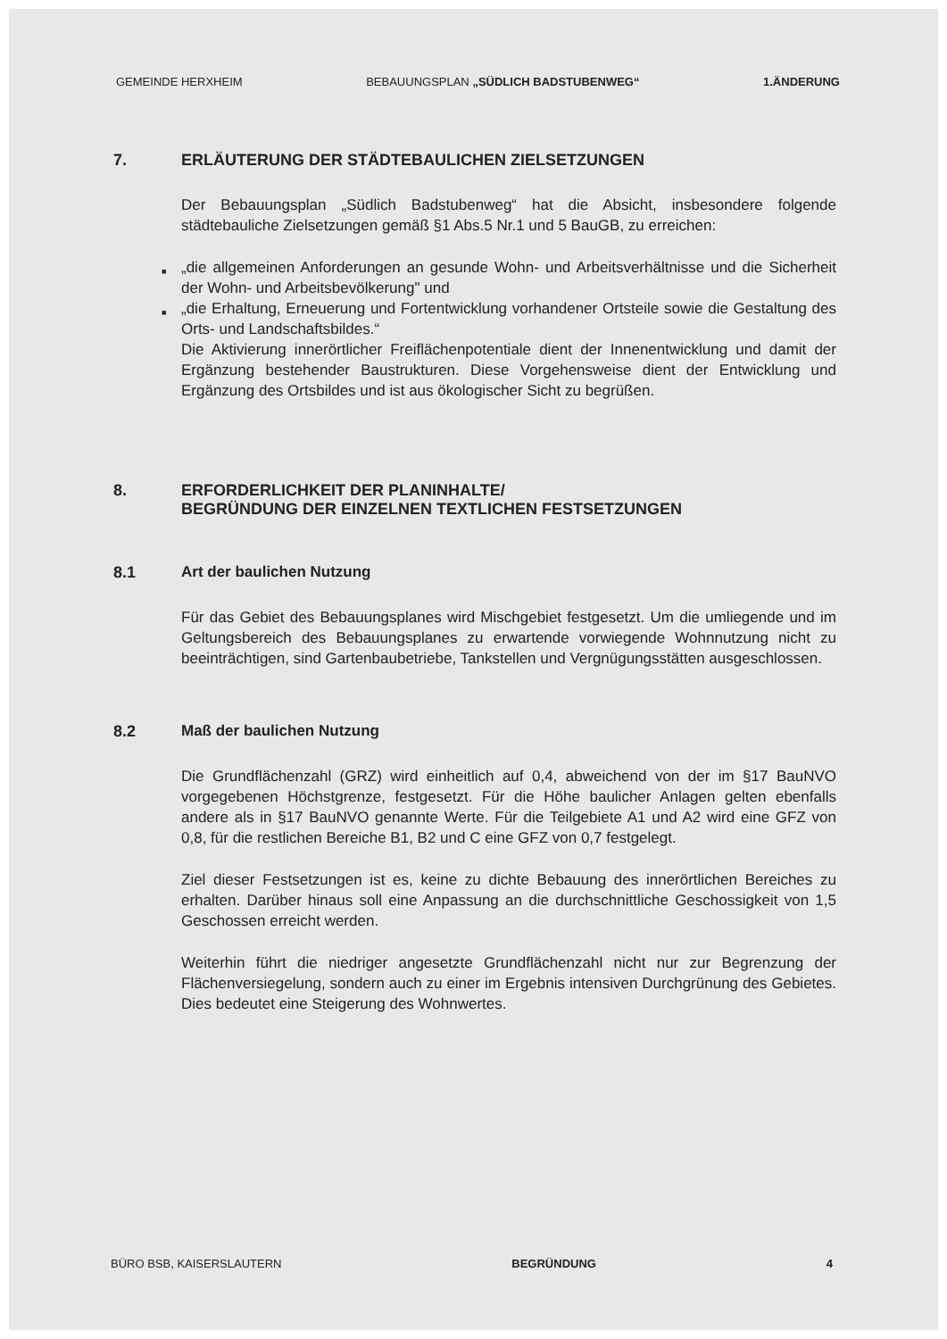GEMEINDE HERXHEIM BEBAUUNGSPLAN „SÜDLICH BADSTUBENWEG“1.ÄNDERUNG
7. ERLÄUTERUNG DER STÄDTEBAULICHEN ZIELSETZUNGEN
Der Bebauungsplan „Südlich Badstubenweg“ hat die Absicht, insbesondere folgende städtebauliche Zielsetzungen gemäß §1 Abs.5 Nr.1 und 5 BauGB, zu erreichen:
■ „die allgemeinen Anforderungen an gesunde Wohn- und Arbeitsverhältnisse und die Sicherheit der Wohn- und Arbeitsbevölkerung" und
■ „die Erhaltung, Erneuerung und Fortentwicklung vorhandener Ortsteile sowie die Gestaltung des Orts- und Landschaftsbildes.“
Die Aktivierung innerörtlicher Freiflächenpotentiale dient der Innenentwicklung und damit der Ergänzung bestehender Baustrukturen. Diese Vorgehensweise dient der Entwicklung und Ergänzung des Ortsbildes und ist aus ökologischer Sicht zu begrüßen.
8. ERFORDERLICHKEIT DER PLANINHALTE/
BEGRÜNDUNG DER EINZELNEN TEXTLICHEN FESTSETZUNGEN
8.1 Art der baulichen Nutzung
Für das Gebiet des Bebauungsplanes wird Mischgebiet festgesetzt. Um die umliegende und im Geltungsbereich des Bebauungsplanes zu erwartende vorwiegende Wohnnutzung nicht zu beeinträchtigen, sind Gartenbaubetriebe, Tankstellen und Vergnügungsstätten ausgeschlossen.
8.2 Maß der baulichen Nutzung
Die Grundflächenzahl (GRZ) wird einheitlich auf 0,4, abweichend von der im §17 BauNVO vorgegebenen Höchstgrenze, festgesetzt. Für die Höhe baulicher Anlagen gelten ebenfalls andere als in §17 BauNVO genannte Werte. Für die Teilgebiete A1 und A2 wird eine GFZ von 0,8, für die restlichen Bereiche B1, B2 und C eine GFZ von 0,7 festgelegt.
Ziel dieser Festsetzungen ist es, keine zu dichte Bebauung des innerörtlichen Bereiches zu erhalten. Darüber hinaus soll eine Anpassung an die durchschnittliche Geschossigkeit von 1,5 Geschossen erreicht werden.
Weiterhin führt die niedriger angesetzte Grundflächenzahl nicht nur zur Begrenzung der Flächenversiegelung, sondern auch zu einer im Ergebnis intensiven Durchgrünung des Gebietes. Dies bedeutet eine Steigerung des Wohnwertes.
BÜRO BSB, KAISERSLAUTERN BEGRÜNDUNG 4